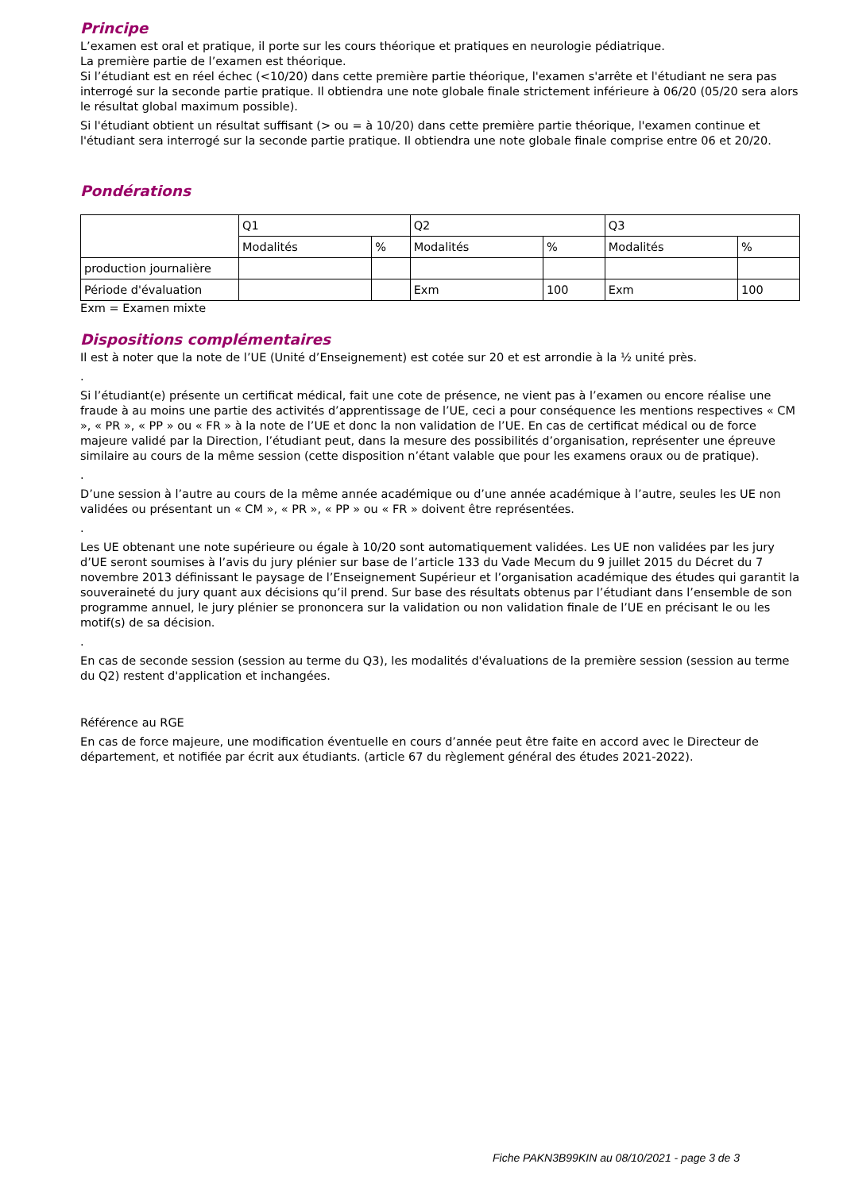Principe
L’examen est oral et pratique, il porte sur les cours théorique et pratiques en neurologie pédiatrique.
La première partie de l’examen est théorique.
Si l’étudiant est en réel échec (<10/20) dans cette première partie théorique, l'examen s'arrête et l'étudiant ne sera pas interrogé sur la seconde partie pratique. Il obtiendra une note globale finale strictement inférieure à 06/20 (05/20 sera alors le résultat global maximum possible).
Si l'étudiant obtient un résultat suffisant (> ou = à 10/20) dans cette première partie théorique, l'examen continue et l'étudiant sera interrogé sur la seconde partie pratique. Il obtiendra une note globale finale comprise entre 06 et 20/20.
Pondérations
| | Q1 | | Q2 | | Q3 | |
| | Modalités | % | Modalités | % | Modalités | % |
| production journalière | | | | | | |
| Période d'évaluation | | | Exm | 100 | Exm | 100 |
Exm = Examen mixte
Dispositions complémentaires
Il est à noter que la note de l’UE (Unité d’Enseignement) est cotée sur 20 et est arrondie à la ½ unité près.
.
Si l’étudiant(e) présente un certificat médical, fait une cote de présence, ne vient pas à l’examen ou encore réalise une fraude à au moins une partie des activités d’apprentissage de l’UE, ceci a pour conséquence les mentions respectives « CM », « PR », « PP » ou « FR » à la note de l’UE et donc la non validation de l’UE. En cas de certificat médical ou de force majeure validé par la Direction, l’étudiant peut, dans la mesure des possibilités d’organisation, représenter une épreuve similaire au cours de la même session (cette disposition n’étant valable que pour les examens oraux ou de pratique).
.
D’une session à l’autre au cours de la même année académique ou d’une année académique à l’autre, seules les UE non validées ou présentant un « CM », « PR », « PP » ou « FR » doivent être représentées.
.
Les UE obtenant une note supérieure ou égale à 10/20 sont automatiquement validées. Les UE non validées par les jury d’UE seront soumises à l’avis du jury plénier sur base de l’article 133 du Vade Mecum du 9 juillet 2015 du Décret du 7 novembre 2013 définissant le paysage de l’Enseignement Supérieur et l’organisation académique des études qui garantit la souveraineté du jury quant aux décisions qu’il prend. Sur base des résultats obtenus par l’étudiant dans l’ensemble de son programme annuel, le jury plénier se prononcera sur la validation ou non validation finale de l’UE en précisant le ou les motif(s) de sa décision.
.
En cas de seconde session (session au terme du Q3), les modalités d'évaluations de la première session (session au terme du Q2) restent d'application et inchangées.
Référence au RGE
En cas de force majeure, une modification éventuelle en cours d’année peut être faite en accord avec le Directeur de département, et notifiée par écrit aux étudiants. (article 67 du règlement général des études 2021-2022).
Fiche PAKN3B99KIN au 08/10/2021 - page 3 de 3